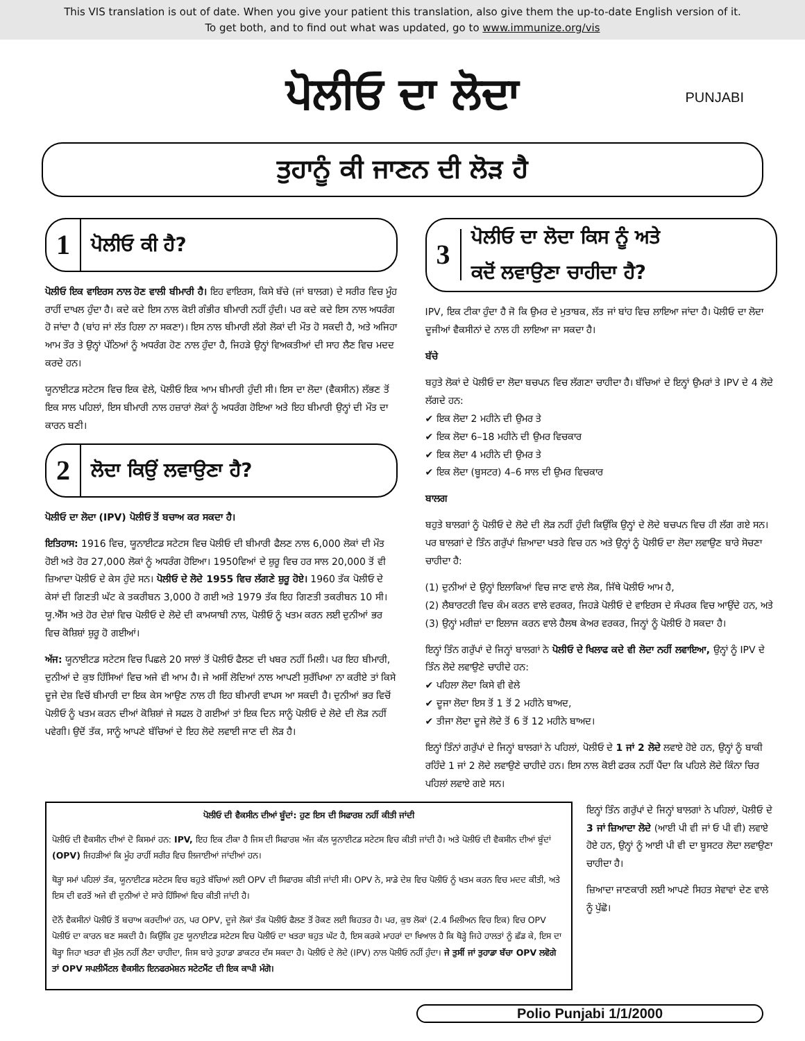This VIS translation is out of date. When you give your patient this translation, also give them the up-to-date English version of it.
To get both, and to find out what was updated, go to www.immunize.org/vis
ਪੋਲੀਓ ਦਾ ਲੋਦਾ PUNJABI
ਤੁਹਾਨੂੰ ਕੀ ਜਾਣਨ ਦੀ ਲੋੜ ਹੈ
1 ਪੋਲੀਓ ਕੀ ਹੈ?
ਪੋਲੀਓ ਇਕ ਵਾਇਰਸ ਨਾਲ ਹੋਣ ਵਾਲੀ ਬੀਮਾਰੀ ਹੈ। ਇਹ ਵਾਇਰਸ, ਕਿਸੇ ਬੱਚੇ (ਜਾਂ ਬਾਲਗ) ਦੇ ਸਰੀਰ ਵਿਚ ਮੂੰਹ ਰਾਹੀਂ ਦਾਖਲ ਹੁੰਦਾ ਹੈ। ਕਦੇ ਕਦੇ ਇਸ ਨਾਲ ਕੋਈ ਗੰਭੀਰ ਬੀਮਾਰੀ ਨਹੀਂ ਹੁੰਦੀ। ਪਰ ਕਦੇ ਕਦੇ ਇਸ ਨਾਲ ਅਧਰੰਗ ਹੋ ਜਾਂਦਾ ਹੈ (ਬਾਂਹ ਜਾਂ ਲੱਤ ਹਿਲਾ ਨਾ ਸਕਣਾ)। ਇਸ ਨਾਲ ਬੀਮਾਰੀ ਲੱਗੇ ਲੋਕਾਂ ਦੀ ਮੌਤ ਹੋ ਸਕਦੀ ਹੈ, ਅਤੇ ਅਜਿਹਾ ਆਮ ਤੌਰ ਤੇ ਉਨ੍ਹਾਂ ਪੱਠਿਆਂ ਨੂੰ ਅਧਰੰਗ ਹੋਣ ਨਾਲ ਹੁੰਦਾ ਹੈ, ਜਿਹੜੇ ਉਨ੍ਹਾਂ ਵਿਅਕਤੀਆਂ ਦੀ ਸਾਹ ਲੈਣ ਵਿਚ ਮਦਦ ਕਰਦੇ ਹਨ।
ਯੂਨਾਈਟਡ ਸਟੇਟਸ ਵਿਚ ਇਕ ਵੇਲੇ, ਪੋਲੀਓ ਇਕ ਆਮ ਬੀਮਾਰੀ ਹੁੰਦੀ ਸੀ। ਇਸ ਦਾ ਲੋਦਾ (ਵੈਕਸੀਨ) ਲੱਭਣ ਤੋਂ ਇਕ ਸਾਲ ਪਹਿਲਾਂ, ਇਸ ਬੀਮਾਰੀ ਨਾਲ ਹਜ਼ਾਰਾਂ ਲੋਕਾਂ ਨੂੰ ਅਧਰੰਗ ਹੋਇਆ ਅਤੇ ਇਹ ਬੀਮਾਰੀ ਉਨ੍ਹਾਂ ਦੀ ਮੌਤ ਦਾ ਕਾਰਨ ਬਣੀ।
2 ਲੋਦਾ ਕਿਉਂ ਲਵਾਉਣਾ ਹੈ?
ਪੋਲੀਓ ਦਾ ਲੋਦਾ (IPV) ਪੋਲੀਓ ਤੋਂ ਬਚਾਅ ਕਰ ਸਕਦਾ ਹੈ।
ਇਤਿਹਾਸ: 1916 ਵਿਚ, ਯੂਨਾਈਟਡ ਸਟੇਟਸ ਵਿਚ ਪੋਲੀਓ ਦੀ ਬੀਮਾਰੀ ਫੈਲਣ ਨਾਲ 6,000 ਲੋਕਾਂ ਦੀ ਮੌਤ ਹੋਈ ਅਤੇ ਹੋਰ 27,000 ਲੋਕਾਂ ਨੂੰ ਅਧਰੰਗ ਹੋਇਆ। 1950ਵਿਆਂ ਦੇ ਸ਼ੁਰੂ ਵਿਚ ਹਰ ਸਾਲ 20,000 ਤੋਂ ਵੀ ਜ਼ਿਆਦਾ ਪੋਲੀਓ ਦੇ ਕੇਸ ਹੁੰਦੇ ਸਨ। ਪੋਲੀਓ ਦੇ ਲੋਦੇ 1955 ਵਿਚ ਲੱਗਣੇ ਸ਼ੁਰੂ ਹੋਏ। 1960 ਤੱਕ ਪੋਲੀਓ ਦੇ ਕੇਸਾਂ ਦੀ ਗਿਣਤੀ ਘੱਟ ਕੇ ਤਕਰੀਬਨ 3,000 ਹੋ ਗਈ ਅਤੇ 1979 ਤੱਕ ਇਹ ਗਿਣਤੀ ਤਕਰੀਬਨ 10 ਸੀ। ਯੂ.ਐੱਸ ਅਤੇ ਹੋਰ ਦੇਸ਼ਾਂ ਵਿਚ ਪੋਲੀਓ ਦੇ ਲੋਦੇ ਦੀ ਕਾਮਯਾਬੀ ਨਾਲ, ਪੋਲੀਓ ਨੂੰ ਖਤਮ ਕਰਨ ਲਈ ਦੁਨੀਆਂ ਭਰ ਵਿਚ ਕੋਸ਼ਿਸ਼ਾਂ ਸ਼ੁਰੂ ਹੋ ਗਈਆਂ।
ਅੱਜ: ਯੂਨਾਈਟਡ ਸਟੇਟਸ ਵਿਚ ਪਿਛਲੇ 20 ਸਾਲਾਂ ਤੋਂ ਪੋਲੀਓ ਫੈਲਣ ਦੀ ਖਬਰ ਨਹੀਂ ਮਿਲੀ। ਪਰ ਇਹ ਬੀਮਾਰੀ, ਦੁਨੀਆਂ ਦੇ ਕੁਝ ਹਿੱਸਿਆਂ ਵਿਚ ਅਜੇ ਵੀ ਆਮ ਹੈ। ਜੇ ਅਸੀਂ ਲੋਦਿਆਂ ਨਾਲ ਆਪਣੀ ਸੁਰੱਖਿਆ ਨਾ ਕਰੀਏ ਤਾਂ ਕਿਸੇ ਦੂਜੇ ਦੇਸ਼ ਵਿਚੋਂ ਬੀਮਾਰੀ ਦਾ ਇਕ ਕੇਸ ਆਉਣ ਨਾਲ ਹੀ ਇਹ ਬੀਮਾਰੀ ਵਾਪਸ ਆ ਸਕਦੀ ਹੈ। ਦੁਨੀਆਂ ਭਰ ਵਿਚੋਂ ਪੋਲੀਓ ਨੂੰ ਖਤਮ ਕਰਨ ਦੀਆਂ ਕੋਸ਼ਿਸ਼ਾਂ ਜੇ ਸਫਲ ਹੋ ਗਈਆਂ ਤਾਂ ਇਕ ਦਿਨ ਸਾਨੂੰ ਪੋਲੀਓ ਦੇ ਲੋਦੇ ਦੀ ਲੋੜ ਨਹੀਂ ਪਵੇਗੀ। ਉਦੋਂ ਤੱਕ, ਸਾਨੂੰ ਆਪਣੇ ਬੱਚਿਆਂ ਦੇ ਇਹ ਲੋਦੇ ਲਵਾਈ ਜਾਣ ਦੀ ਲੋੜ ਹੈ।
3 ਪੋਲੀਓ ਦਾ ਲੋਦਾ ਕਿਸ ਨੂੰ ਅਤੇ
ਕਦੋਂ ਲਵਾਉਣਾ ਚਾਹੀਦਾ ਹੈ?
IPV, ਇਕ ਟੀਕਾ ਹੁੰਦਾ ਹੈ ਜੋ ਕਿ ਉਮਰ ਦੇ ਮੁਤਾਬਕ, ਲੱਤ ਜਾਂ ਬਾਂਹ ਵਿਚ ਲਾਇਆ ਜਾਂਦਾ ਹੈ। ਪੋਲੀਓ ਦਾ ਲੋਦਾ ਦੂਜੀਆਂ ਵੈਕਸੀਨਾਂ ਦੇ ਨਾਲ ਹੀ ਲਾਇਆ ਜਾ ਸਕਦਾ ਹੈ।
ਬੱਚੇ
ਬਹੁਤੇ ਲੋਕਾਂ ਦੇ ਪੋਲੀਓ ਦਾ ਲੋਦਾ ਬਚਪਨ ਵਿਚ ਲੱਗਣਾ ਚਾਹੀਦਾ ਹੈ। ਬੱਚਿਆਂ ਦੇ ਇਨ੍ਹਾਂ ਉਮਰਾਂ ਤੇ IPV ਦੇ 4 ਲੋਦੇ ਲੱਗਦੇ ਹਨ:
✔ ਇਕ ਲੋਦਾ 2 ਮਹੀਨੇ ਦੀ ਉਮਰ ਤੇ
✔ ਇਕ ਲੋਦਾ 6–18 ਮਹੀਨੇ ਦੀ ਉਮਰ ਵਿਚਕਾਰ
✔ ਇਕ ਲੋਦਾ 4 ਮਹੀਨੇ ਦੀ ਉਮਰ ਤੇ
✔ ਇਕ ਲੋਦਾ (ਬੂਸਟਰ) 4–6 ਸਾਲ ਦੀ ਉਮਰ ਵਿਚਕਾਰ
ਬਾਲਗ
ਬਹੁਤੇ ਬਾਲਗਾਂ ਨੂੰ ਪੋਲੀਓ ਦੇ ਲੋਦੇ ਦੀ ਲੋੜ ਨਹੀਂ ਹੁੰਦੀ ਕਿਉਂਕਿ ਉਨ੍ਹਾਂ ਦੇ ਲੋਦੇ ਬਚਪਨ ਵਿਚ ਹੀ ਲੱਗ ਗਏ ਸਨ। ਪਰ ਬਾਲਗਾਂ ਦੇ ਤਿੰਨ ਗਰੁੱਪਾਂ ਜ਼ਿਆਦਾ ਖਤਰੇ ਵਿਚ ਹਨ ਅਤੇ ਉਨ੍ਹਾਂ ਨੂੰ ਪੋਲੀਓ ਦਾ ਲੋਦਾ ਲਵਾਉਣ ਬਾਰੇ ਸੋਚਣਾ ਚਾਹੀਦਾ ਹੈ:
(1) ਦੁਨੀਆਂ ਦੇ ਉਨ੍ਹਾਂ ਇਲਾਕਿਆਂ ਵਿਚ ਜਾਣ ਵਾਲੇ ਲੋਕ, ਜਿੱਥੇ ਪੋਲੀਓ ਆਮ ਹੈ,
(2) ਲੈਬਾਰਟਰੀ ਵਿਚ ਕੰਮ ਕਰਨ ਵਾਲੇ ਵਰਕਰ, ਜਿਹੜੇ ਪੋਲੀਓ ਦੇ ਵਾਇਰਸ ਦੇ ਸੰਪਰਕ ਵਿਚ ਆਉਂਦੇ ਹਨ, ਅਤੇ
(3) ਉਨ੍ਹਾਂ ਮਰੀਜ਼ਾਂ ਦਾ ਇਲਾਜ ਕਰਨ ਵਾਲੇ ਹੈਲਥ ਕੇਅਰ ਵਰਕਰ, ਜਿਨ੍ਹਾਂ ਨੂੰ ਪੋਲੀਓ ਹੋ ਸਕਦਾ ਹੈ।
ਇਨ੍ਹਾਂ ਤਿੰਨ ਗਰੁੱਪਾਂ ਦੇ ਜਿਨ੍ਹਾਂ ਬਾਲਗਾਂ ਨੇ ਪੋਲੀਓ ਦੇ ਖਿਲਾਫ ਕਦੇ ਵੀ ਲੋਦਾ ਨਹੀਂ ਲਵਾਇਆ, ਉਨ੍ਹਾਂ ਨੂੰ IPV ਦੇ ਤਿੰਨ ਲੋਦੇ ਲਵਾਉਣੇ ਚਾਹੀਦੇ ਹਨ:
✔ ਪਹਿਲਾ ਲੋਦਾ ਕਿਸੇ ਵੀ ਵੇਲੇ
✔ ਦੂਜਾ ਲੋਦਾ ਇਸ ਤੋਂ 1 ਤੋਂ 2 ਮਹੀਨੇ ਬਾਅਦ,
✔ ਤੀਜਾ ਲੋਦਾ ਦੂਜੇ ਲੋਦੇ ਤੋਂ 6 ਤੋਂ 12 ਮਹੀਨੇ ਬਾਅਦ।
ਇਨ੍ਹਾਂ ਤਿੰਨਾਂ ਗਰੁੱਪਾਂ ਦੇ ਜਿਨ੍ਹਾਂ ਬਾਲਗਾਂ ਨੇ ਪਹਿਲਾਂ, ਪੋਲੀਓ ਦੇ 1 ਜਾਂ 2 ਲੋਦੇ ਲਵਾਏ ਹੋਏ ਹਨ, ਉਨ੍ਹਾਂ ਨੂੰ ਬਾਕੀ ਰਹਿੰਦੇ 1 ਜਾਂ 2 ਲੋਦੇ ਲਵਾਉਣੇ ਚਾਹੀਦੇ ਹਨ। ਇਸ ਨਾਲ ਕੋਈ ਫਰਕ ਨਹੀਂ ਪੈਂਦਾ ਕਿ ਪਹਿਲੇ ਲੋਦੇ ਕਿੰਨਾ ਚਿਰ ਪਹਿਲਾਂ ਲਵਾਏ ਗਏ ਸਨ।
ਪੋਲੀਓ ਦੀ ਵੈਕਸੀਨ ਦੀਆਂ ਬੂੰਦਾਂ: ਹੁਣ ਇਸ ਦੀ ਸਿਫਾਰਸ਼ ਨਹੀਂ ਕੀਤੀ ਜਾਂਦੀ
ਪੋਲੀਓ ਦੀ ਵੈਕਸੀਨ ਦੀਆਂ ਦੋ ਕਿਸਮਾਂ ਹਨ: IPV, ਇਹ ਇਕ ਟੀਕਾ ਹੈ ਜਿਸ ਦੀ ਸਿਫਾਰਸ਼ ਅੱਜ ਕੱਲ ਯੂਨਾਈਟਡ ਸਟੇਟਸ ਵਿਚ ਕੀਤੀ ਜਾਂਦੀ ਹੈ। ਅਤੇ ਪੋਲੀਓ ਦੀ ਵੈਕਸੀਨ ਦੀਆਂ ਬੂੰਦਾਂ (OPV) ਜਿਹੜੀਆਂ ਕਿ ਮੂੰਹ ਰਾਹੀਂ ਸਰੀਰ ਵਿਚ ਲਿਜਾਈਆਂ ਜਾਂਦੀਆਂ ਹਨ।
ਥੋੜ੍ਹਾ ਸਮਾਂ ਪਹਿਲਾਂ ਤੱਕ, ਯੂਨਾਈਟਡ ਸਟੇਟਸ ਵਿਚ ਬਹੁਤੇ ਬੱਚਿਆਂ ਲਈ OPV ਦੀ ਸਿਫਾਰਸ਼ ਕੀਤੀ ਜਾਂਦੀ ਸੀ। OPV ਨੇ, ਸਾਡੇ ਦੇਸ਼ ਵਿਚ ਪੋਲੀਓ ਨੂੰ ਖਤਮ ਕਰਨ ਵਿਚ ਮਦਦ ਕੀਤੀ, ਅਤੇ ਇਸ ਦੀ ਵਰਤੋਂ ਅਜੇ ਵੀ ਦੁਨੀਆਂ ਦੇ ਸਾਰੇ ਹਿੱਸਿਆਂ ਵਿਚ ਕੀਤੀ ਜਾਂਦੀ ਹੈ।
ਦੋਨੋਂ ਵੈਕਸੀਨਾਂ ਪੋਲੀਓ ਤੋਂ ਬਚਾਅ ਕਰਦੀਆਂ ਹਨ, ਪਰ OPV, ਦੂਜੇ ਲੋਕਾਂ ਤੱਕ ਪੋਲੀਓ ਫੈਲਣ ਤੋਂ ਰੋਕਣ ਲਈ ਬਿਹਤਰ ਹੈ। ਪਰ, ਕੁਝ ਲੋਕਾਂ (2.4 ਮਿਲੀਅਨ ਵਿਚ ਇਕ) ਵਿਚ OPV ਪੋਲੀਓ ਦਾ ਕਾਰਨ ਬਣ ਸਕਦੀ ਹੈ। ਕਿਉਂਕਿ ਹੁਣ ਯੂਨਾਈਟਡ ਸਟੇਟਸ ਵਿਚ ਪੋਲੀਓ ਦਾ ਖਤਰਾ ਬਹੁਤ ਘੱਟ ਹੈ, ਇਸ ਕਰਕੇ ਮਾਹਰਾਂ ਦਾ ਖਿਆਲ ਹੈ ਕਿ ਥੋੜ੍ਹੇ ਜਿਹੇ ਹਾਲਤਾਂ ਨੂੰ ਛੱਡ ਕੇ, ਇਸ ਦਾ ਥੋੜ੍ਹਾ ਜਿਹਾ ਖਤਰਾ ਵੀ ਮੁੱਲ ਨਹੀਂ ਲੈਣਾ ਚਾਹੀਦਾ, ਜਿਸ ਬਾਰੇ ਤੁਹਾਡਾ ਡਾਕਟਰ ਦੱਸ ਸਕਦਾ ਹੈ। ਪੋਲੀਓ ਦੇ ਲੋਦੇ (IPV) ਨਾਲ ਪੋਲੀਓ ਨਹੀਂ ਹੁੰਦਾ। ਜੇ ਤੁਸੀਂ ਜਾਂ ਤੁਹਾਡਾ ਬੱਚਾ OPV ਲਵੋਗੇ ਤਾਂ OPV ਸਪਲੀਮੈਂਟਲ ਵੈਕਸੀਨ ਇਨਫਰਮੇਸ਼ਨ ਸਟੇਟਮੈਂਟ ਦੀ ਇਕ ਕਾਪੀ ਮੰਗੋ।
ਇਨ੍ਹਾਂ ਤਿੰਨ ਗਰੁੱਪਾਂ ਦੇ ਜਿਨ੍ਹਾਂ ਬਾਲਗਾਂ ਨੇ ਪਹਿਲਾਂ, ਪੋਲੀਓ ਦੇ 3 ਜਾਂ ਜ਼ਿਆਦਾ ਲੋਦੇ (ਆਈ ਪੀ ਵੀ ਜਾਂ ਓ ਪੀ ਵੀ) ਲਵਾਏ ਹੋਏ ਹਨ, ਉਨ੍ਹਾਂ ਨੂੰ ਆਈ ਪੀ ਵੀ ਦਾ ਬੂਸਟਰ ਲੋਦਾ ਲਵਾਉਣਾ ਚਾਹੀਦਾ ਹੈ।
ਜ਼ਿਆਦਾ ਜਾਣਕਾਰੀ ਲਈ ਆਪਣੇ ਸਿਹਤ ਸੇਵਾਵਾਂ ਦੇਣ ਵਾਲੇ ਨੂੰ ਪੁੱਛੋ।
Polio Punjabi 1/1/2000